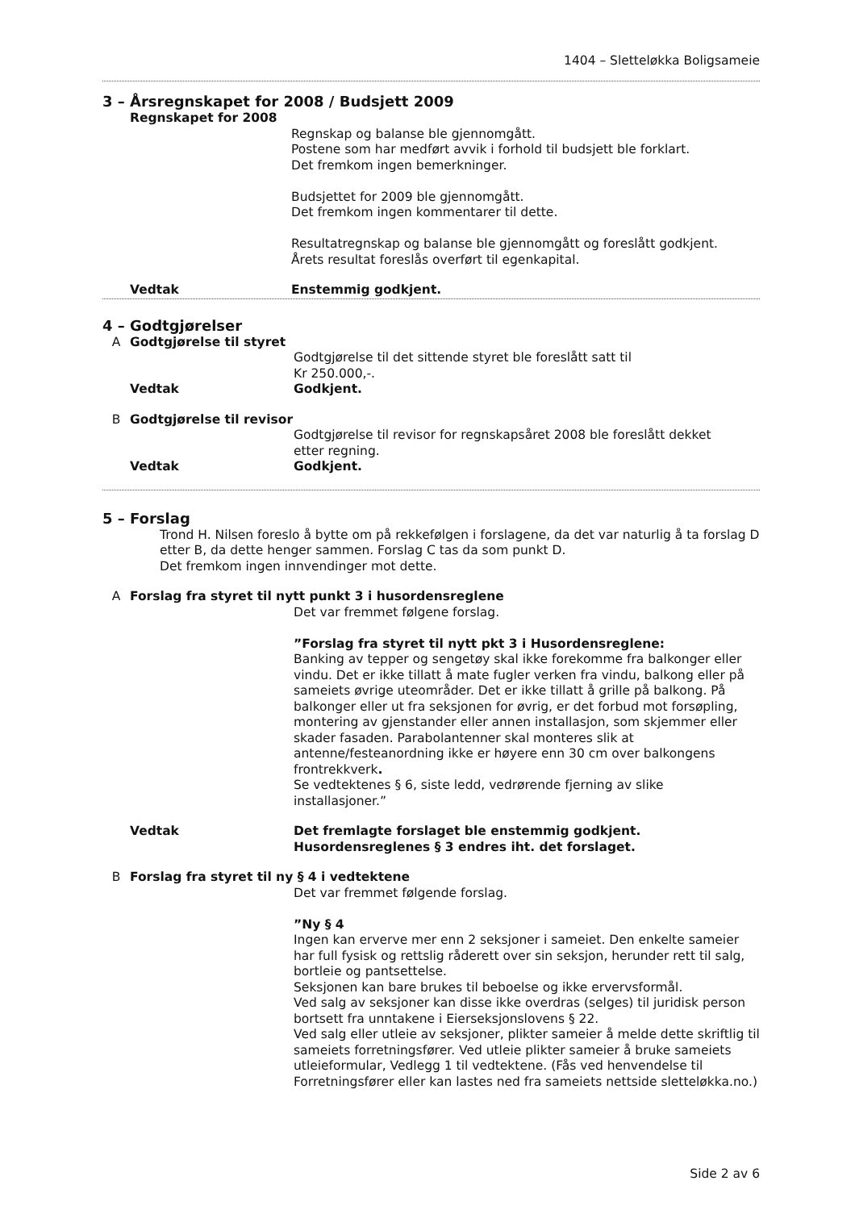1404 – Sletteløkka Boligsameie
3 – Årsregnskapet for 2008 / Budsjett 2009
Regnskapet for 2008
Regnskap og balanse ble gjennomgått.
Postene som har medført avvik i forhold til budsjett ble forklart.
Det fremkom ingen bemerkninger.
Budsjettet for 2009 ble gjennomgått.
Det fremkom ingen kommentarer til dette.
Resultatregnskap og balanse ble gjennomgått og foreslått godkjent.
Årets resultat foreslås overført til egenkapital.
Vedtak Enstemmig godkjent.
4 – Godtgjørelser
A Godtgjørelse til styret
Godtgjørelse til det sittende styret ble foreslått satt til
Kr 250.000,-.
Vedtak Godkjent.
B Godtgjørelse til revisor
Godtgjørelse til revisor for regnskapsåret 2008 ble foreslått dekket
etter regning.
Vedtak Godkjent.
5 – Forslag
Trond H. Nilsen foreslo å bytte om på rekkefølgen i forslagene, da det var naturlig å ta forslag D etter B, da dette henger sammen. Forslag C tas da som punkt D.
Det fremkom ingen innvendinger mot dette.
A Forslag fra styret til nytt punkt 3 i husordensreglene
Det var fremmet følgene forslag.
”Forslag fra styret til nytt pkt 3 i Husordensreglene:
Banking av tepper og sengetøy skal ikke forekomme fra balkonger eller vindu. Det er ikke tillatt å mate fugler verken fra vindu, balkong eller på sameiets øvrige uteområder. Det er ikke tillatt å grille på balkong. På balkonger eller ut fra seksjonen for øvrig, er det forbud mot forsøpling, montering av gjenstander eller annen installasjon, som skjemmer eller skader fasaden. Parabolantenner skal monteres slik at antenne/festeanordning ikke er høyere enn 30 cm over balkongens frontrekkverk.
Se vedtektenes § 6, siste ledd, vedrørende fjerning av slike installasjoner.”
Vedtak Det fremlagte forslaget ble enstemmig godkjent.
Husordensreglenes § 3 endres iht. det forslaget.
B Forslag fra styret til ny § 4 i vedtektene
Det var fremmet følgende forslag.
”Ny § 4
Ingen kan erverve mer enn 2 seksjoner i sameiet. Den enkelte sameier har full fysisk og rettslig råderett over sin seksjon, herunder rett til salg, bortleie og pantsettelse.
Seksjonen kan bare brukes til beboelse og ikke ervervsformål.
Ved salg av seksjoner kan disse ikke overdras (selges) til juridisk person bortsett fra unntakene i Eierseksjonslovens § 22.
Ved salg eller utleie av seksjoner, plikter sameier å melde dette skriftlig til sameiets forretningsfører. Ved utleie plikter sameier å bruke sameiets utleieformular, Vedlegg 1 til vedtektene. (Fås ved henvendelse til Forretningsfører eller kan lastes ned fra sameiets nettside sletteløkka.no.)
Side 2 av 6